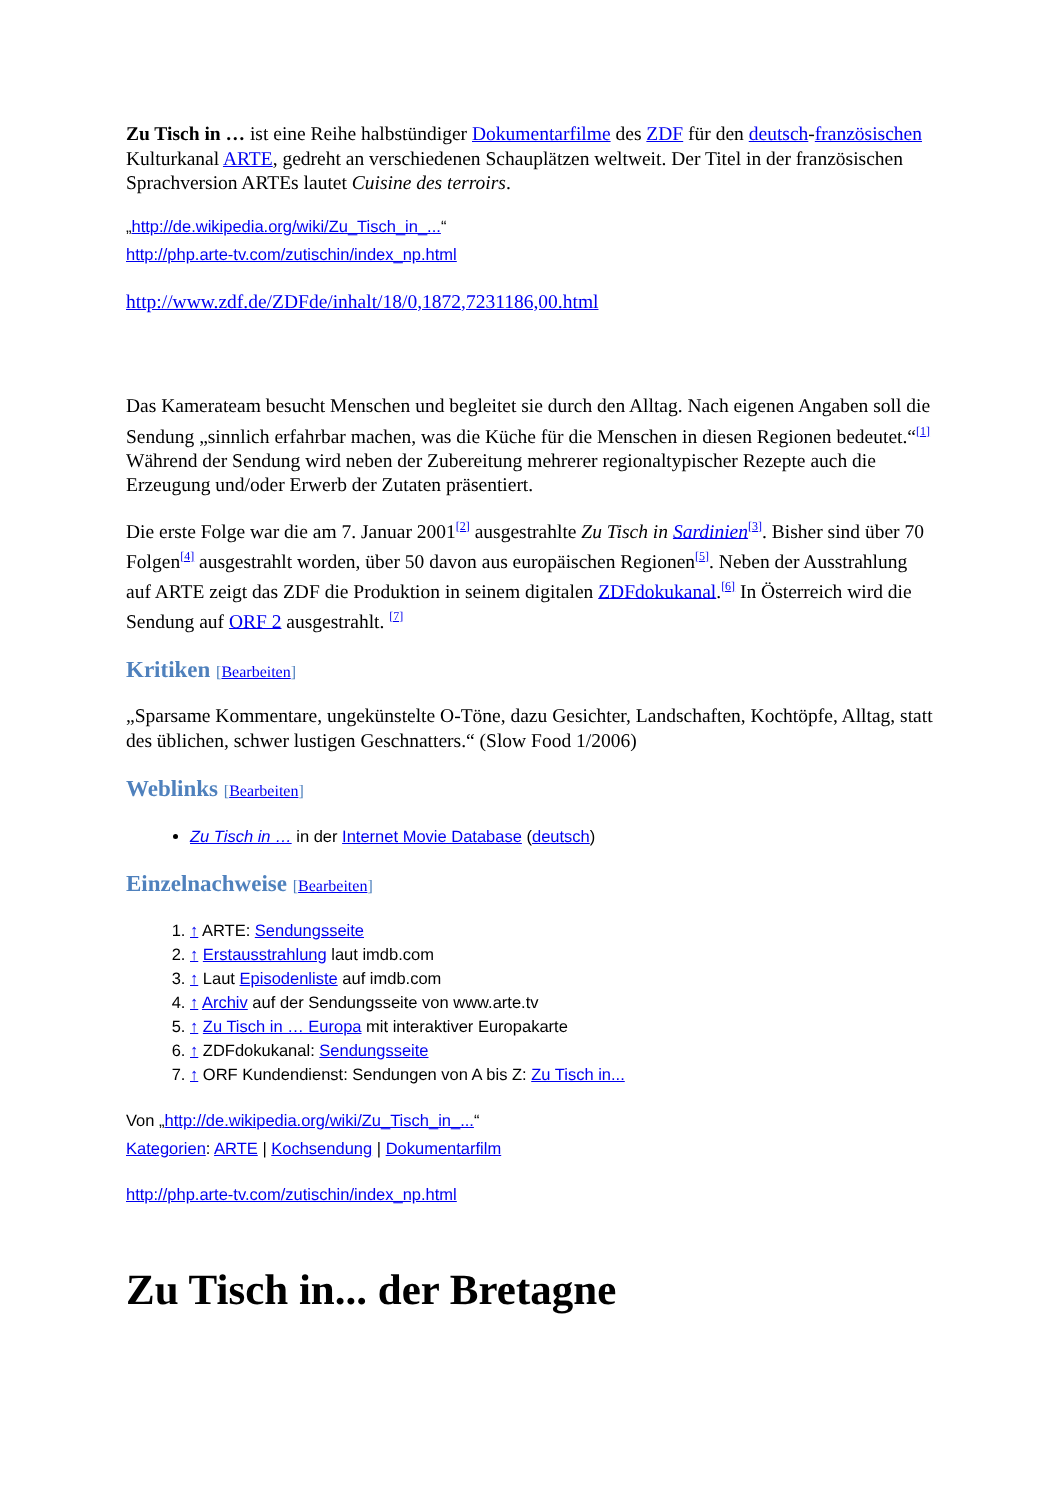Zu Tisch in … ist eine Reihe halbstündiger Dokumentarfilme des ZDF für den deutsch-französischen Kulturkanal ARTE, gedreht an verschiedenen Schauplätzen weltweit. Der Titel in der französischen Sprachversion ARTEs lautet Cuisine des terroirs.
„http://de.wikipedia.org/wiki/Zu_Tisch_in_...“
http://php.arte-tv.com/zutischin/index_np.html
http://www.zdf.de/ZDFde/inhalt/18/0,1872,7231186,00.html
Das Kamerateam besucht Menschen und begleitet sie durch den Alltag. Nach eigenen Angaben soll die Sendung „sinnlich erfahrbar machen, was die Küche für die Menschen in diesen Regionen bedeutet.“<sup>[1]</sup> Während der Sendung wird neben der Zubereitung mehrerer regionaltypischer Rezepte auch die Erzeugung und/oder Erwerb der Zutaten präsentiert.
Die erste Folge war die am 7. Januar 2001<sup>[2]</sup> ausgestrahlte Zu Tisch in Sardinien<sup>[3]</sup>. Bisher sind über 70 Folgen<sup>[4]</sup> ausgestrahlt worden, über 50 davon aus europäischen Regionen<sup>[5]</sup>. Neben der Ausstrahlung auf ARTE zeigt das ZDF die Produktion in seinem digitalen ZDFdokukanal.<sup>[6]</sup> In Österreich wird die Sendung auf ORF 2 ausgestrahlt. <sup>[7]</sup>
Kritiken [Bearbeiten]
„Sparsame Kommentare, ungekünstelte O-Töne, dazu Gesichter, Landschaften, Kochtöpfe, Alltag, statt des üblichen, schwer lustigen Geschnatters.“ (Slow Food 1/2006)
Weblinks [Bearbeiten]
Zu Tisch in … in der Internet Movie Database (deutsch)
Einzelnachweise [Bearbeiten]
1. ↑ ARTE: Sendungsseite
2. ↑ Erstausstrahlung laut imdb.com
3. ↑ Laut Episodenliste auf imdb.com
4. ↑ Archiv auf der Sendungsseite von www.arte.tv
5. ↑ Zu Tisch in … Europa mit interaktiver Europakarte
6. ↑ ZDFdokukanal: Sendungsseite
7. ↑ ORF Kundendienst: Sendungen von A bis Z: Zu Tisch in...
Von „http://de.wikipedia.org/wiki/Zu_Tisch_in_...“
Kategorien: ARTE | Kochsendung | Dokumentarfilm
http://php.arte-tv.com/zutischin/index_np.html
Zu Tisch in... der Bretagne